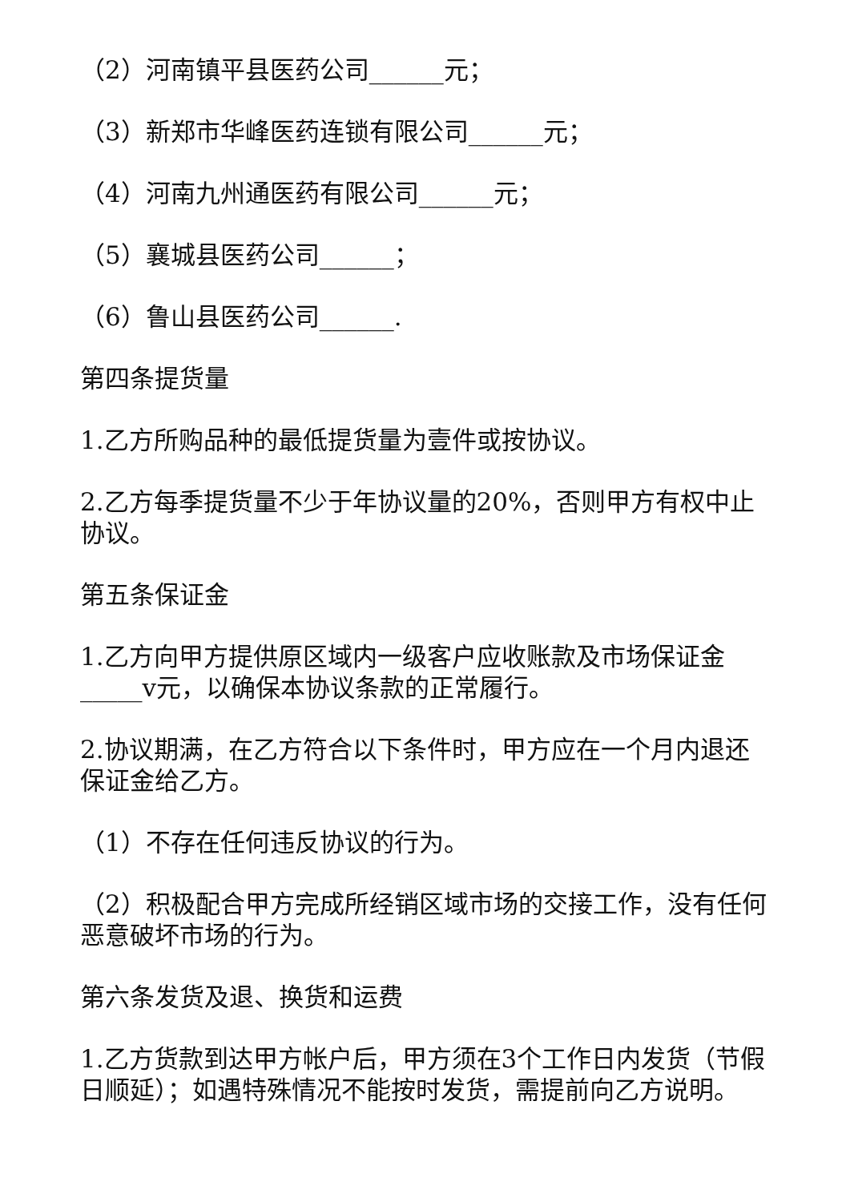（2）河南镇平县医药公司______元；
（3）新郑市华峰医药连锁有限公司______元；
（4）河南九州通医药有限公司______元；
（5）襄城县医药公司______；
（6）鲁山县医药公司______.
第四条提货量
1.乙方所购品种的最低提货量为壹件或按协议。
2.乙方每季提货量不少于年协议量的20%，否则甲方有权中止协议。
第五条保证金
1.乙方向甲方提供原区域内一级客户应收账款及市场保证金_____v元，以确保本协议条款的正常履行。
2.协议期满，在乙方符合以下条件时，甲方应在一个月内退还保证金给乙方。
（1）不存在任何违反协议的行为。
（2）积极配合甲方完成所经销区域市场的交接工作，没有任何恶意破坏市场的行为。
第六条发货及退、换货和运费
1.乙方货款到达甲方帐户后，甲方须在3个工作日内发货（节假日顺延）；如遇特殊情况不能按时发货，需提前向乙方说明。